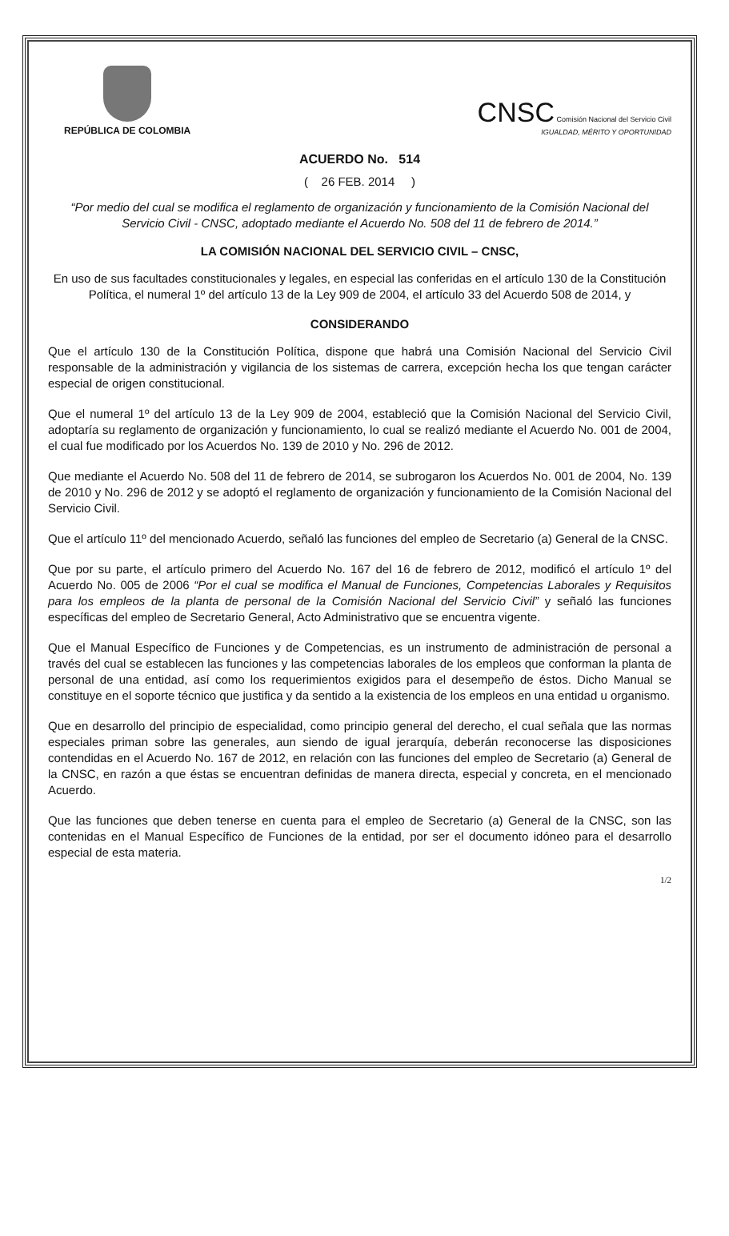REPÚBLICA DE COLOMBIA
CNSC Comisión Nacional del Servicio Civil
IGUALDAD, MÉRITO Y OPORTUNIDAD
ACUERDO No. 514
( 26 FEB. 2014 )
“Por medio del cual se modifica el reglamento de organización y funcionamiento de la Comisión Nacional del Servicio Civil - CNSC, adoptado mediante el Acuerdo No. 508 del 11 de febrero de 2014.”
LA COMISIÓN NACIONAL DEL SERVICIO CIVIL – CNSC,
En uso de sus facultades constitucionales y legales, en especial las conferidas en el artículo 130 de la Constitución Política, el numeral 1º del artículo 13 de la Ley 909 de 2004, el artículo 33 del Acuerdo 508 de 2014, y
CONSIDERANDO
Que el artículo 130 de la Constitución Política, dispone que habrá una Comisión Nacional del Servicio Civil responsable de la administración y vigilancia de los sistemas de carrera, excepción hecha los que tengan carácter especial de origen constitucional.
Que el numeral 1º del artículo 13 de la Ley 909 de 2004, estableció que la Comisión Nacional del Servicio Civil, adoptaría su reglamento de organización y funcionamiento, lo cual se realizó mediante el Acuerdo No. 001 de 2004, el cual fue modificado por los Acuerdos No. 139 de 2010 y No. 296 de 2012.
Que mediante el Acuerdo No. 508 del 11 de febrero de 2014, se subrogaron los Acuerdos No. 001 de 2004, No. 139 de 2010 y No. 296 de 2012 y se adoptó el reglamento de organización y funcionamiento de la Comisión Nacional del Servicio Civil.
Que el artículo 11º del mencionado Acuerdo, señaló las funciones del empleo de Secretario (a) General de la CNSC.
Que por su parte, el artículo primero del Acuerdo No. 167 del 16 de febrero de 2012, modificó el artículo 1º del Acuerdo No. 005 de 2006 “Por el cual se modifica el Manual de Funciones, Competencias Laborales y Requisitos para los empleos de la planta de personal de la Comisión Nacional del Servicio Civil” y señaló las funciones específicas del empleo de Secretario General, Acto Administrativo que se encuentra vigente.
Que el Manual Específico de Funciones y de Competencias, es un instrumento de administración de personal a través del cual se establecen las funciones y las competencias laborales de los empleos que conforman la planta de personal de una entidad, así como los requerimientos exigidos para el desempeño de éstos. Dicho Manual se constituye en el soporte técnico que justifica y da sentido a la existencia de los empleos en una entidad u organismo.
Que en desarrollo del principio de especialidad, como principio general del derecho, el cual señala que las normas especiales priman sobre las generales, aun siendo de igual jerarquía, deberán reconocerse las disposiciones contendidas en el Acuerdo No. 167 de 2012, en relación con las funciones del empleo de Secretario (a) General de la CNSC, en razón a que éstas se encuentran definidas de manera directa, especial y concreta, en el mencionado Acuerdo.
Que las funciones que deben tenerse en cuenta para el empleo de Secretario (a) General de la CNSC, son las contenidas en el Manual Específico de Funciones de la entidad, por ser el documento idóneo para el desarrollo especial de esta materia.
1/2